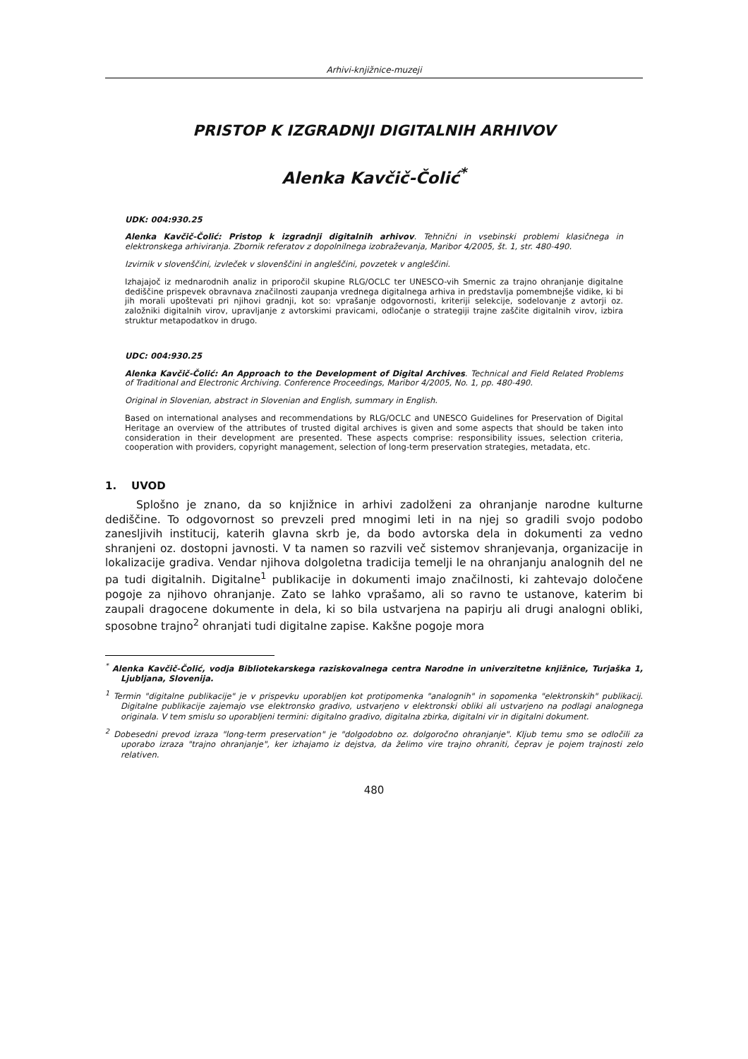Arhivi-knjižnice-muzeji
PRISTOP K IZGRADNJI DIGITALNIH ARHIVOV
Alenka Kavčič-Čolić<sup>*</sup>
UDK: 004:930.25
Alenka Kavčič-Čolić: Pristop k izgradnji digitalnih arhivov. Tehnični in vsebinski problemi klasičnega in elektronskega arhiviranja. Zbornik referatov z dopolnilnega izobraževanja, Maribor 4/2005, št. 1, str. 480-490.
Izvirnik v slovenščini, izvleček v slovenščini in angleščini, povzetek v angleščini.
Izhajajoč iz mednarodnih analiz in priporočil skupine RLG/OCLC ter UNESCO-vih Smernic za trajno ohranjanje digitalne dediščine prispevek obravnava značilnosti zaupanja vrednega digitalnega arhiva in predstavlja pomembnejše vidike, ki bi jih morali upoštevati pri njihovi gradnji, kot so: vprašanje odgovornosti, kriteriji selekcije, sodelovanje z avtorji oz. založniki digitalnih virov, upravljanje z avtorskimi pravicami, odločanje o strategiji trajne zaščite digitalnih virov, izbira struktur metapodatkov in drugo.
UDC: 004:930.25
Alenka Kavčič-Čolić: An Approach to the Development of Digital Archives. Technical and Field Related Problems of Traditional and Electronic Archiving. Conference Proceedings, Maribor 4/2005, No. 1, pp. 480-490.
Original in Slovenian, abstract in Slovenian and English, summary in English.
Based on international analyses and recommendations by RLG/OCLC and UNESCO Guidelines for Preservation of Digital Heritage an overview of the attributes of trusted digital archives is given and some aspects that should be taken into consideration in their development are presented. These aspects comprise: responsibility issues, selection criteria, cooperation with providers, copyright management, selection of long-term preservation strategies, metadata, etc.
1. UVOD
Splošno je znano, da so knjižnice in arhivi zadolženi za ohranjanje narodne kulturne dediščine. To odgovornost so prevzeli pred mnogimi leti in na njej so gradili svojo podobo zanesljivih institucij, katerih glavna skrb je, da bodo avtorska dela in dokumenti za vedno shranjeni oz. dostopni javnosti. V ta namen so razvili več sistemov shranjevanja, organizacije in lokalizacije gradiva. Vendar njihova dolgoletna tradicija temelji le na ohranjanju analognih del ne pa tudi digitalnih. Digitalne<sup>1</sup> publikacije in dokumenti imajo značilnosti, ki zahtevajo določene pogoje za njihovo ohranjanje. Zato se lahko vprašamo, ali so ravno te ustanove, katerim bi zaupali dragocene dokumente in dela, ki so bila ustvarjena na papirju ali drugi analogni obliki, sposobne trajno<sup>2</sup> ohranjati tudi digitalne zapise. Kakšne pogoje mora
<sup>*</sup> Alenka Kavčič-Čolić, vodja Bibliotekarskega raziskovalnega centra Narodne in univerzitetne knjižnice, Turjaška 1, Ljubljana, Slovenija.
<sup>1</sup> Termin "digitalne publikacije" je v prispevku uporabljen kot protipomenka "analognih" in sopomenka "elektronskih" publikacij. Digitalne publikacije zajemajo vse elektronsko gradivo, ustvarjeno v elektronski obliki ali ustvarjeno na podlagi analognega originala. V tem smislu so uporabljeni termini: digitalno gradivo, digitalna zbirka, digitalni vir in digitalni dokument.
<sup>2</sup> Dobesedni prevod izraza "long-term preservation" je "dolgodobno oz. dolgoročno ohranjanje". Kljub temu smo se odločili za uporabo izraza "trajno ohranjanje", ker izhajamo iz dejstva, da želimo vire trajno ohraniti, čeprav je pojem trajnosti zelo relativen.
480